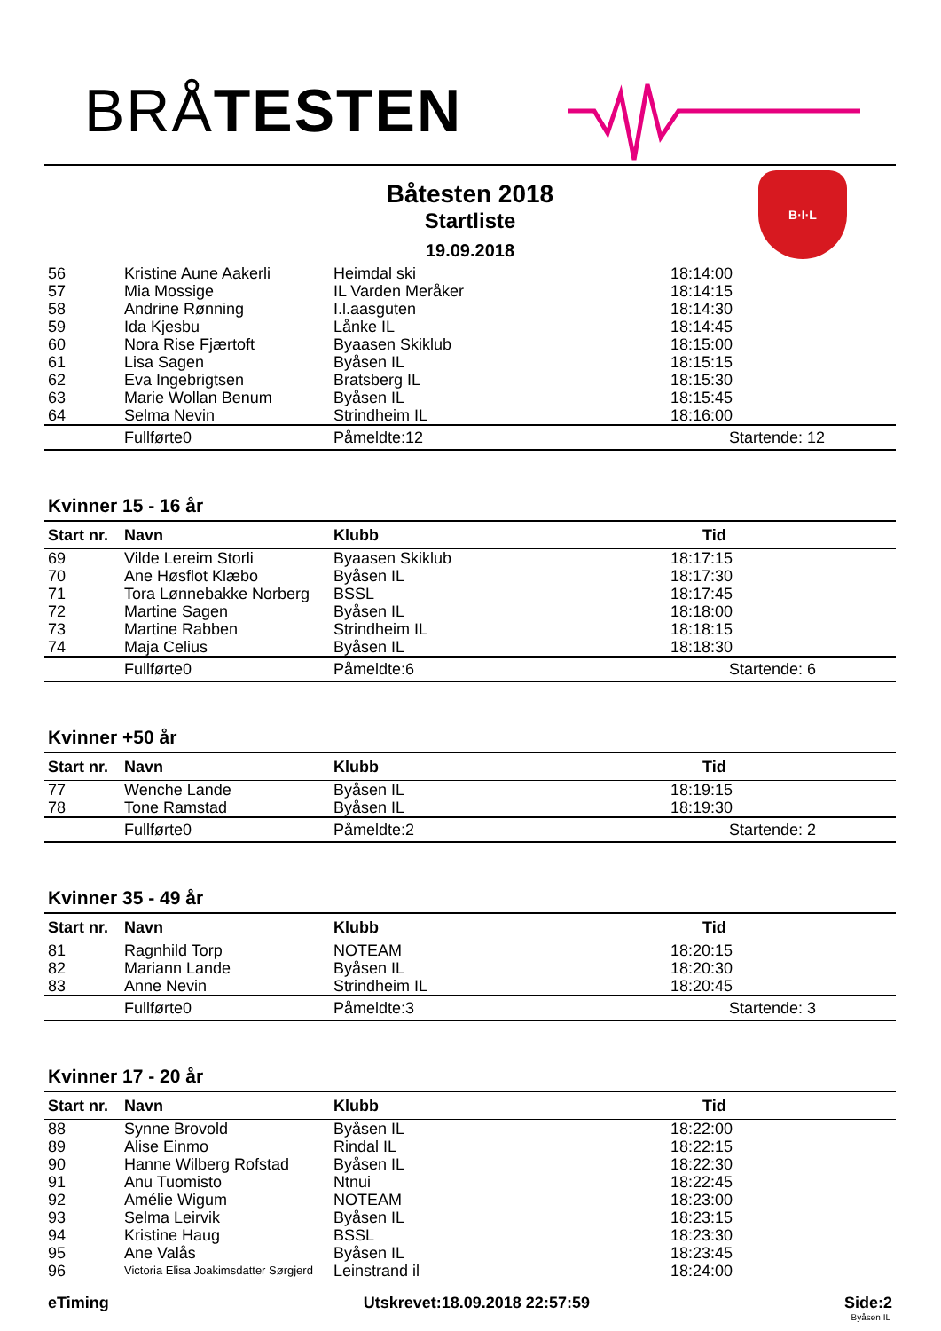BRÅTESTEN
Båtesten 2018
Startliste
19.09.2018
B·I·L
| 56 | Kristine Aune Aakerli | Heimdal ski | 18:14:00 |
| 57 | Mia Mossige | IL Varden Meråker | 18:14:15 |
| 58 | Andrine Rønning | I.l.aasguten | 18:14:30 |
| 59 | Ida Kjesbu | Lånke IL | 18:14:45 |
| 60 | Nora Rise Fjærtoft | Byaasen Skiklub | 18:15:00 |
| 61 | Lisa Sagen | Byåsen IL | 18:15:15 |
| 62 | Eva Ingebrigtsen | Bratsberg IL | 18:15:30 |
| 63 | Marie Wollan Benum | Byåsen IL | 18:15:45 |
| 64 | Selma Nevin | Strindheim IL | 18:16:00 |
| | Fullførte0 | Påmeldte:12 | Startende: 12 |
Kvinner 15 - 16 år
| Start nr. | Navn | Klubb | Tid |
| --- | --- | --- | --- |
| 69 | Vilde Lereim Storli | Byaasen Skiklub | 18:17:15 |
| 70 | Ane Høsflot Klæbo | Byåsen IL | 18:17:30 |
| 71 | Tora Lønnebakke Norberg | BSSL | 18:17:45 |
| 72 | Martine Sagen | Byåsen IL | 18:18:00 |
| 73 | Martine Rabben | Strindheim IL | 18:18:15 |
| 74 | Maja Celius | Byåsen IL | 18:18:30 |
| | Fullførte0 | Påmeldte:6 | Startende: 6 |
Kvinner +50 år
| Start nr. | Navn | Klubb | Tid |
| --- | --- | --- | --- |
| 77 | Wenche Lande | Byåsen IL | 18:19:15 |
| 78 | Tone Ramstad | Byåsen IL | 18:19:30 |
| | Fullførte0 | Påmeldte:2 | Startende: 2 |
Kvinner 35 - 49 år
| Start nr. | Navn | Klubb | Tid |
| --- | --- | --- | --- |
| 81 | Ragnhild Torp | NOTEAM | 18:20:15 |
| 82 | Mariann Lande | Byåsen IL | 18:20:30 |
| 83 | Anne Nevin | Strindheim IL | 18:20:45 |
| | Fullførte0 | Påmeldte:3 | Startende: 3 |
Kvinner 17 - 20 år
| Start nr. | Navn | Klubb | Tid |
| --- | --- | --- | --- |
| 88 | Synne Brovold | Byåsen IL | 18:22:00 |
| 89 | Alise Einmo | Rindal IL | 18:22:15 |
| 90 | Hanne Wilberg Rofstad | Byåsen IL | 18:22:30 |
| 91 | Anu Tuomisto | Ntnui | 18:22:45 |
| 92 | Amélie Wigum | NOTEAM | 18:23:00 |
| 93 | Selma Leirvik | Byåsen IL | 18:23:15 |
| 94 | Kristine Haug | BSSL | 18:23:30 |
| 95 | Ane Valås | Byåsen IL | 18:23:45 |
| 96 | Victoria Elisa Joakimsdatter Sørgjerd | Leinstrand il | 18:24:00 |
eTiming Utskrevet:18.09.2018 22:57:59 Side:2
Byåsen IL